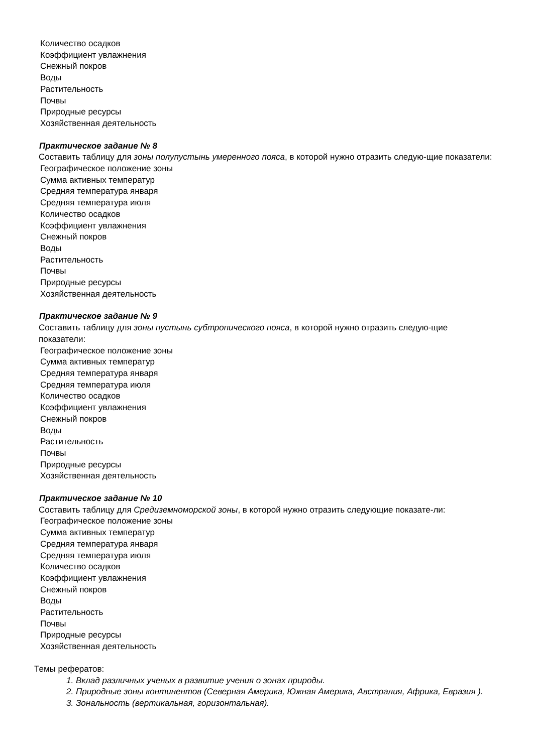Количество осадков
Коэффициент увлажнения
Снежный покров
Воды
Растительность
Почвы
Природные ресурсы
Хозяйственная деятельность
Практическое задание № 8
Составить таблицу для зоны полупустынь умеренного пояса, в которой нужно отразить следую-щие показатели:
Географическое положение зоны
Сумма активных температур
Средняя температура января
Средняя температура июля
Количество осадков
Коэффициент увлажнения
Снежный покров
Воды
Растительность
Почвы
Природные ресурсы
Хозяйственная деятельность
Практическое задание № 9
Составить таблицу для зоны пустынь субтропического пояса, в которой нужно отразить следую-щие показатели:
Географическое положение зоны
Сумма активных температур
Средняя температура января
Средняя температура июля
Количество осадков
Коэффициент увлажнения
Снежный покров
Воды
Растительность
Почвы
Природные ресурсы
Хозяйственная деятельность
Практическое задание № 10
Составить таблицу для Средиземноморской зоны, в которой нужно отразить следующие показате-ли:
Географическое положение зоны
Сумма активных температур
Средняя температура января
Средняя температура июля
Количество осадков
Коэффициент увлажнения
Снежный покров
Воды
Растительность
Почвы
Природные ресурсы
Хозяйственная деятельность
Темы рефератов:
1. Вклад различных ученых в развитие учения о зонах природы.
2. Природные зоны континентов (Северная Америка, Южная Америка, Австралия, Африка, Евразия ).
3. Зональность (вертикальная, горизонтальная).